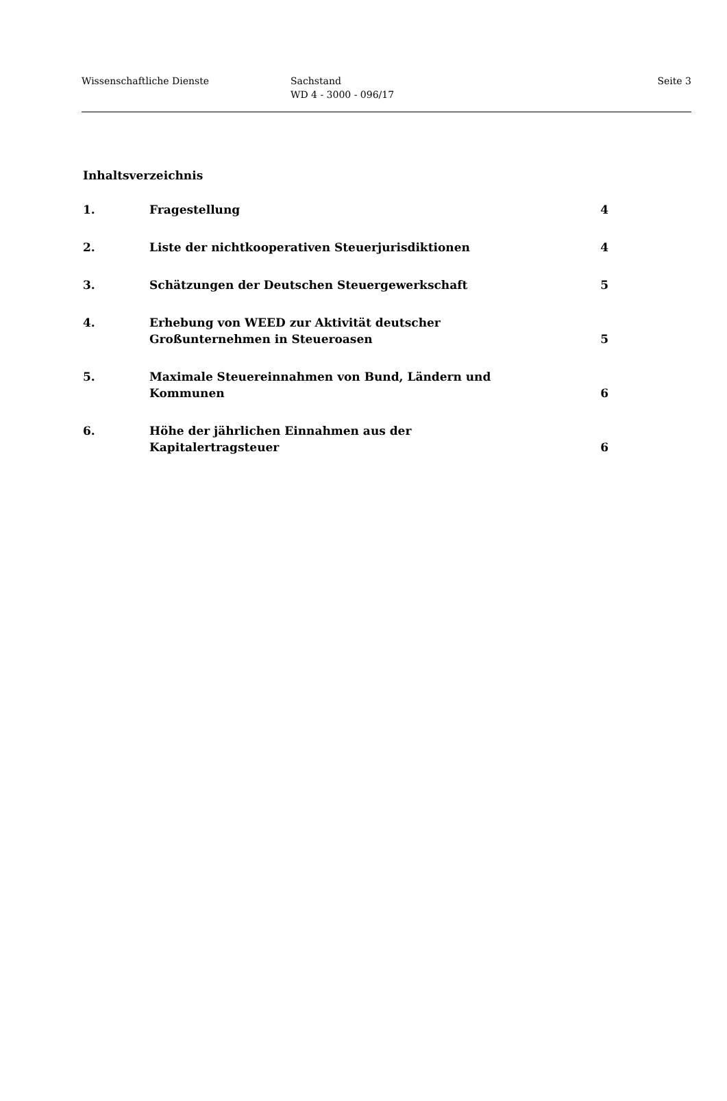Wissenschaftliche Dienste Sachstand
WD 4 - 3000 - 096/17
Seite 3
Inhaltsverzeichnis
| 1. | Fragestellung | 4 |
| 2. | Liste der nichtkooperativen Steuerjurisdiktionen | 4 |
| 3. | Schätzungen der Deutschen Steuergewerkschaft | 5 |
| 4. | Erhebung von WEED zur Aktivität deutscher Großunternehmen in Steueroasen | 5 |
| 5. | Maximale Steuereinnahmen von Bund, Ländern und Kommunen | 6 |
| 6. | Höhe der jährlichen Einnahmen aus der Kapitalertragsteuer | 6 |